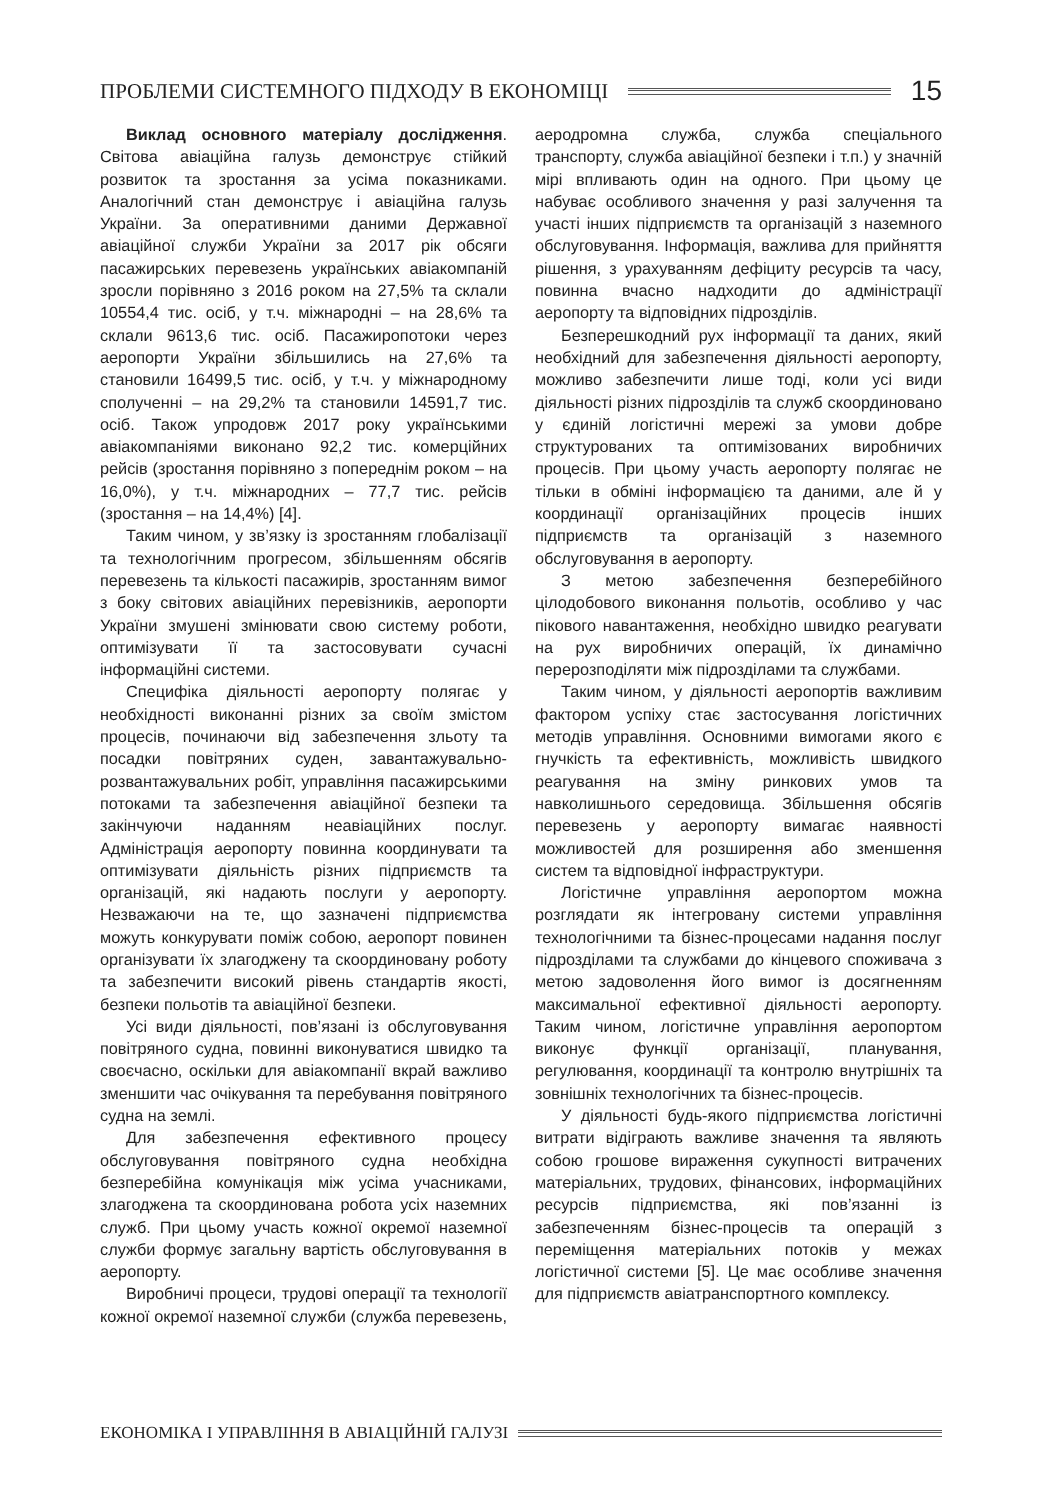ПРОБЛЕМИ СИСТЕМНОГО ПІДХОДУ В ЕКОНОМІЦІ 15
Виклад основного матеріалу дослідження. Світова авіаційна галузь демонструє стійкий розвиток та зростання за усіма показниками. Аналогічний стан демонструє і авіаційна галузь України. За оперативними даними Державної авіаційної служби України за 2017 рік обсяги пасажирських перевезень українських авіакомпаній зросли порівняно з 2016 роком на 27,5% та склали 10554,4 тис. осіб, у т.ч. міжнародні – на 28,6% та склали 9613,6 тис. осіб. Пасажиропотоки через аеропорти України збільшились на 27,6% та становили 16499,5 тис. осіб, у т.ч. у міжнародному сполученні – на 29,2% та становили 14591,7 тис. осіб. Також упродовж 2017 року українськими авіакомпаніями виконано 92,2 тис. комерційних рейсів (зростання порівняно з попереднім роком – на 16,0%), у т.ч. міжнародних – 77,7 тис. рейсів (зростання – на 14,4%) [4].
Таким чином, у зв’язку із зростанням глобалізації та технологічним прогресом, збільшенням обсягів перевезень та кількості пасажирів, зростанням вимог з боку світових авіаційних перевізників, аеропорти України змушені змінювати свою систему роботи, оптимізувати її та застосовувати сучасні інформаційні системи.
Специфіка діяльності аеропорту полягає у необхідності виконанні різних за своїм змістом процесів, починаючи від забезпечення зльоту та посадки повітряних суден, завантажувально-розвантажувальних робіт, управління пасажирськими потоками та забезпечення авіаційної безпеки та закінчуючи наданням неавіаційних послуг. Адміністрація аеропорту повинна координувати та оптимізувати діяльність різних підприємств та організацій, які надають послуги у аеропорту. Незважаючи на те, що зазначені підприємства можуть конкурувати поміж собою, аеропорт повинен організувати їх злагоджену та скоординовану роботу та забезпечити високий рівень стандартів якості, безпеки польотів та авіаційної безпеки.
Усі види діяльності, пов’язані із обслуговування повітряного судна, повинні виконуватися швидко та своєчасно, оскільки для авіакомпанії вкрай важливо зменшити час очікування та перебування повітряного судна на землі.
Для забезпечення ефективного процесу обслуговування повітряного судна необхідна безперебійна комунікація між усіма учасниками, злагоджена та скоординована робота усіх наземних служб. При цьому участь кожної окремої наземної служби формує загальну вартість обслуговування в аеропорту.
Виробничі процеси, трудові операції та технології кожної окремої наземної служби (служба перевезень, аеродромна служба, служба спеціального транспорту, служба авіаційної безпеки і т.п.) у значній мірі впливають один на одного. При цьому це набуває особливого значення у разі залучення та участі інших підприємств та організацій з наземного обслуговування. Інформація, важлива для прийняття рішення, з урахуванням дефіциту ресурсів та часу, повинна вчасно надходити до адміністрації аеропорту та відповідних підрозділів.
Безперешкодний рух інформації та даних, який необхідний для забезпечення діяльності аеропорту, можливо забезпечити лише тоді, коли усі види діяльності різних підрозділів та служб скоординовано у єдиній логістичні мережі за умови добре структурованих та оптимізованих виробничих процесів. При цьому участь аеропорту полягає не тільки в обміні інформацією та даними, але й у координації організаційних процесів інших підприємств та організацій з наземного обслуговування в аеропорту.
З метою забезпечення безперебійного цілодобового виконання польотів, особливо у час пікового навантаження, необхідно швидко реагувати на рух виробничих операцій, їх динамічно перерозподіляти між підрозділами та службами.
Таким чином, у діяльності аеропортів важливим фактором успіху стає застосування логістичних методів управління. Основними вимогами якого є гнучкість та ефективність, можливість швидкого реагування на зміну ринкових умов та навколишнього середовища. Збільшення обсягів перевезень у аеропорту вимагає наявності можливостей для розширення або зменшення систем та відповідної інфраструктури.
Логістичне управління аеропортом можна розглядати як інтегровану системи управління технологічними та бізнес-процесами надання послуг підрозділами та службами до кінцевого споживача з метою задоволення його вимог із досягненням максимальної ефективної діяльності аеропорту. Таким чином, логістичне управління аеропортом виконує функції організації, планування, регулювання, координації та контролю внутрішніх та зовнішніх технологічних та бізнес-процесів.
У діяльності будь-якого підприємства логістичні витрати відіграють важливе значення та являють собою грошове вираження сукупності витрачених матеріальних, трудових, фінансових, інформаційних ресурсів підприємства, які пов’язанні із забезпеченням бізнес-процесів та операцій з переміщення матеріальних потоків у межах логістичної системи [5]. Це має особливе значення для підприємств авіатранспортного комплексу.
ЕКОНОМІКА І УПРАВЛІННЯ В АВІАЦІЙНІЙ ГАЛУЗІ